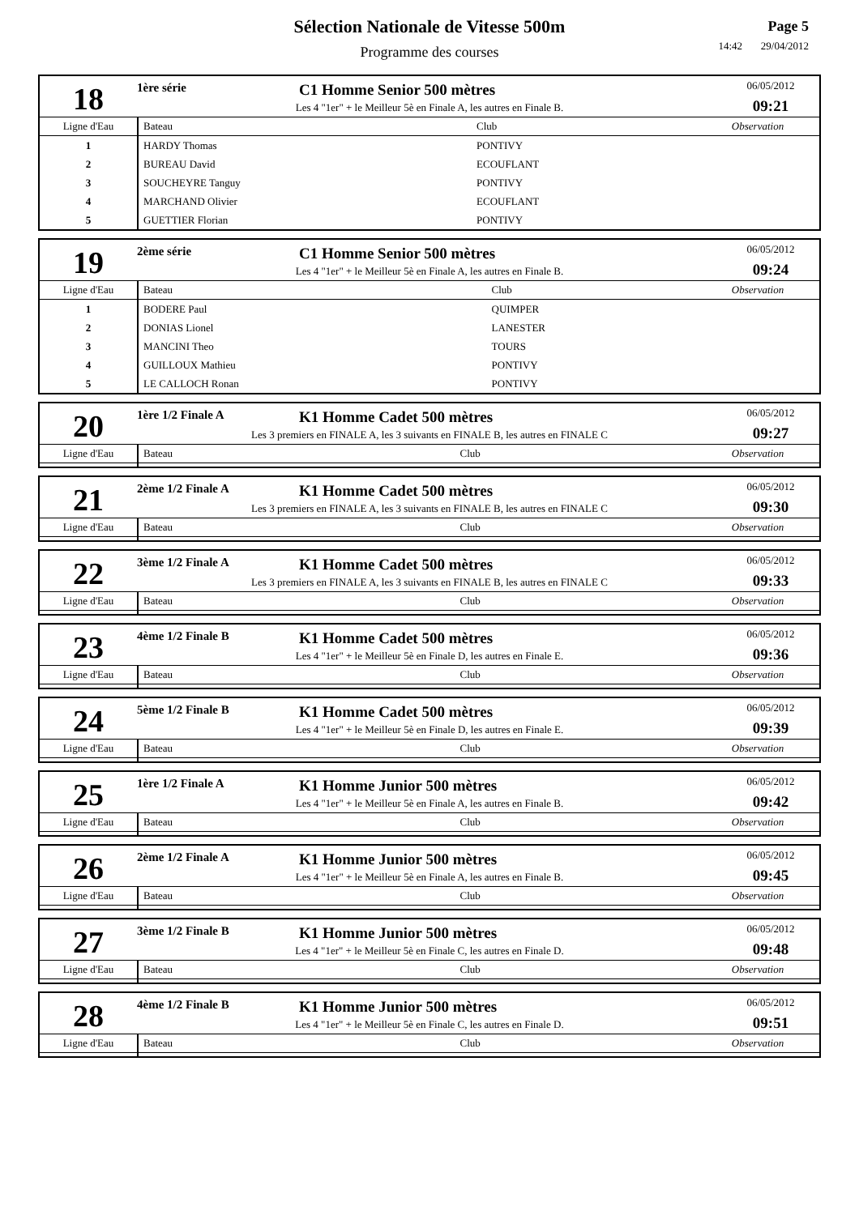Sélection Nationale de Vitesse 500m
Programme des courses
Page 5
14:42 29/04/2012
| 18 | 1ère série | C1 Homme Senior 500 mètres | 06/05/2012 09:21 |
| | Les 4 "1er" + le Meilleur 5è en Finale A, les autres en Finale B. | | |
| Ligne d'Eau | Bateau | Club | Observation |
| 1 | HARDY Thomas | PONTIVY | |
| 2 | BUREAU David | ECOUFLANT | |
| 3 | SOUCHEYRE Tanguy | PONTIVY | |
| 4 | MARCHAND Olivier | ECOUFLANT | |
| 5 | GUETTIER Florian | PONTIVY | |
| 19 | 2ème série | C1 Homme Senior 500 mètres | 06/05/2012 09:24 |
| | Les 4 "1er" + le Meilleur 5è en Finale A, les autres en Finale B. | | |
| Ligne d'Eau | Bateau | Club | Observation |
| 1 | BODERE Paul | QUIMPER | |
| 2 | DONIAS Lionel | LANESTER | |
| 3 | MANCINI Theo | TOURS | |
| 4 | GUILLOUX Mathieu | PONTIVY | |
| 5 | LE CALLOCH Ronan | PONTIVY | |
| 20 | 1ère 1/2 Finale A | K1 Homme Cadet 500 mètres | 06/05/2012 09:27 |
| | Les 3 premiers en FINALE A, les 3 suivants en FINALE B, les autres en FINALE C | | |
| Ligne d'Eau | Bateau | Club | Observation |
| 21 | 2ème 1/2 Finale A | K1 Homme Cadet 500 mètres | 06/05/2012 09:30 |
| | Les 3 premiers en FINALE A, les 3 suivants en FINALE B, les autres en FINALE C | | |
| Ligne d'Eau | Bateau | Club | Observation |
| 22 | 3ème 1/2 Finale A | K1 Homme Cadet 500 mètres | 06/05/2012 09:33 |
| | Les 3 premiers en FINALE A, les 3 suivants en FINALE B, les autres en FINALE C | | |
| Ligne d'Eau | Bateau | Club | Observation |
| 23 | 4ème 1/2 Finale B | K1 Homme Cadet 500 mètres | 06/05/2012 09:36 |
| | Les 4 "1er" + le Meilleur 5è en Finale D, les autres en Finale E. | | |
| Ligne d'Eau | Bateau | Club | Observation |
| 24 | 5ème 1/2 Finale B | K1 Homme Cadet 500 mètres | 06/05/2012 09:39 |
| | Les 4 "1er" + le Meilleur 5è en Finale D, les autres en Finale E. | | |
| Ligne d'Eau | Bateau | Club | Observation |
| 25 | 1ère 1/2 Finale A | K1 Homme Junior 500 mètres | 06/05/2012 09:42 |
| | Les 4 "1er" + le Meilleur 5è en Finale A, les autres en Finale B. | | |
| Ligne d'Eau | Bateau | Club | Observation |
| 26 | 2ème 1/2 Finale A | K1 Homme Junior 500 mètres | 06/05/2012 09:45 |
| | Les 4 "1er" + le Meilleur 5è en Finale A, les autres en Finale B. | | |
| Ligne d'Eau | Bateau | Club | Observation |
| 27 | 3ème 1/2 Finale B | K1 Homme Junior 500 mètres | 06/05/2012 09:48 |
| | Les 4 "1er" + le Meilleur 5è en Finale C, les autres en Finale D. | | |
| Ligne d'Eau | Bateau | Club | Observation |
| 28 | 4ème 1/2 Finale B | K1 Homme Junior 500 mètres | 06/05/2012 09:51 |
| | Les 4 "1er" + le Meilleur 5è en Finale C, les autres en Finale D. | | |
| Ligne d'Eau | Bateau | Club | Observation |